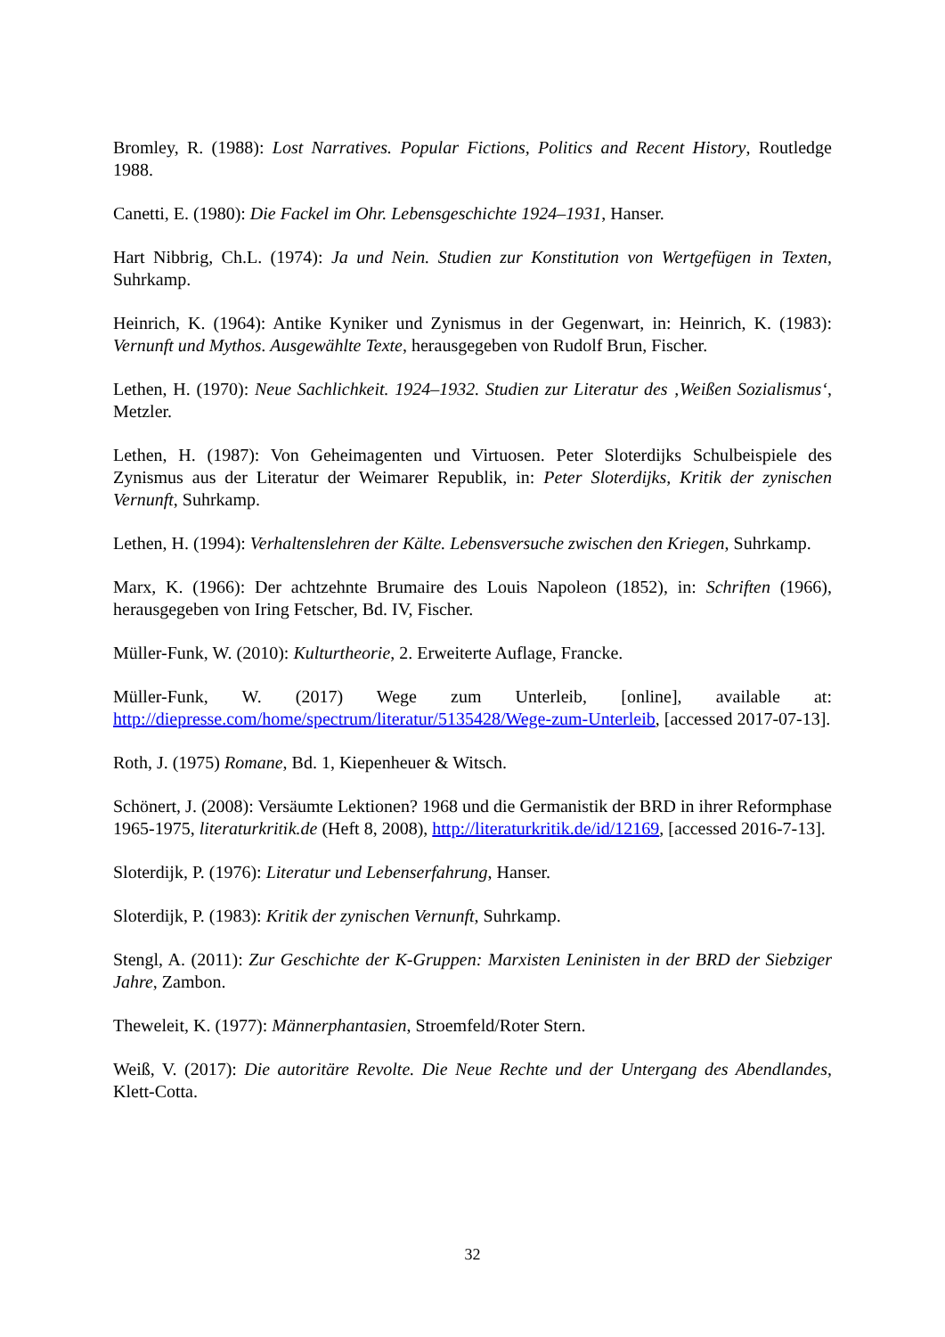Bromley, R. (1988): Lost Narratives. Popular Fictions, Politics and Recent History, Routledge 1988.
Canetti, E. (1980): Die Fackel im Ohr. Lebensgeschichte 1924–1931, Hanser.
Hart Nibbrig, Ch.L. (1974): Ja und Nein. Studien zur Konstitution von Wertgefügen in Texten, Suhrkamp.
Heinrich, K. (1964): Antike Kyniker und Zynismus in der Gegenwart, in: Heinrich, K. (1983): Vernunft und Mythos. Ausgewählte Texte, herausgegeben von Rudolf Brun, Fischer.
Lethen, H. (1970): Neue Sachlichkeit. 1924–1932. Studien zur Literatur des ‚Weißen Sozialismus‘, Metzler.
Lethen, H. (1987): Von Geheimagenten und Virtuosen. Peter Sloterdijks Schulbeispiele des Zynismus aus der Literatur der Weimarer Republik, in: Peter Sloterdijks, Kritik der zynischen Vernunft, Suhrkamp.
Lethen, H. (1994): Verhaltenslehren der Kälte. Lebensversuche zwischen den Kriegen, Suhrkamp.
Marx, K. (1966): Der achtzehnte Brumaire des Louis Napoleon (1852), in: Schriften (1966), herausgegeben von Iring Fetscher, Bd. IV, Fischer.
Müller-Funk, W. (2010): Kulturtheorie, 2. Erweiterte Auflage, Francke.
Müller-Funk, W. (2017) Wege zum Unterleib, [online], available at: http://diepresse.com/home/spectrum/literatur/5135428/Wege-zum-Unterleib, [accessed 2017-07-13].
Roth, J. (1975) Romane, Bd. 1, Kiepenheuer & Witsch.
Schönert, J. (2008): Versäumte Lektionen? 1968 und die Germanistik der BRD in ihrer Reformphase 1965-1975, literaturkritik.de (Heft 8, 2008), http://literaturkritik.de/id/12169, [accessed 2016-7-13].
Sloterdijk, P. (1976): Literatur und Lebenserfahrung, Hanser.
Sloterdijk, P. (1983): Kritik der zynischen Vernunft, Suhrkamp.
Stengl, A. (2011): Zur Geschichte der K-Gruppen: Marxisten Leninisten in der BRD der Siebziger Jahre, Zambon.
Theweleit, K. (1977): Männerphantasien, Stroemfeld/Roter Stern.
Weiß, V. (2017): Die autoritäre Revolte. Die Neue Rechte und der Untergang des Abendlandes, Klett-Cotta.
32